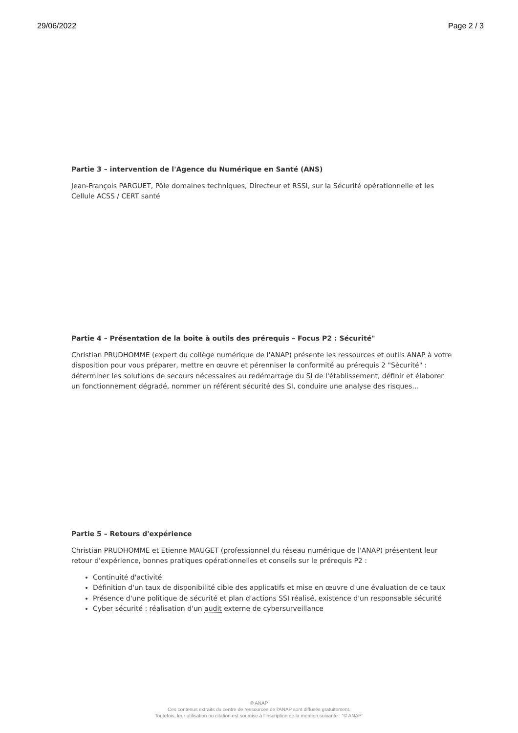29/06/2022 Page 2 / 3
Partie 3 – intervention de l'Agence du Numérique en Santé (ANS)
Jean-François PARGUET, Pôle domaines techniques, Directeur et RSSI, sur la Sécurité opérationnelle et les Cellule ACSS / CERT santé
Partie 4 – Présentation de la boite à outils des prérequis – Focus P2 : Sécurité"
Christian PRUDHOMME (expert du collège numérique de l'ANAP) présente les ressources et outils ANAP à votre disposition pour vous préparer, mettre en œuvre et pérenniser la conformité au prérequis 2 "Sécurité" : déterminer les solutions de secours nécessaires au redémarrage du SI de l'établissement, définir et élaborer un fonctionnement dégradé, nommer un référent sécurité des SI, conduire une analyse des risques…
Partie 5 – Retours d'expérience
Christian PRUDHOMME et Etienne MAUGET (professionnel du réseau numérique de l'ANAP) présentent leur retour d'expérience, bonnes pratiques opérationnelles et conseils sur le prérequis P2 :
Continuité d'activité
Définition d'un taux de disponibilité cible des applicatifs et mise en œuvre d'une évaluation de ce taux
Présence d'une politique de sécurité et plan d'actions SSI réalisé, existence d'un responsable sécurité
Cyber sécurité : réalisation d'un audit externe de cybersurveillance
© ANAP
Ces contenus extraits du centre de ressources de l'ANAP sont diffusés gratuitement.
Toutefois, leur utilisation ou citation est soumise à l'inscription de la mention suivante : "© ANAP"